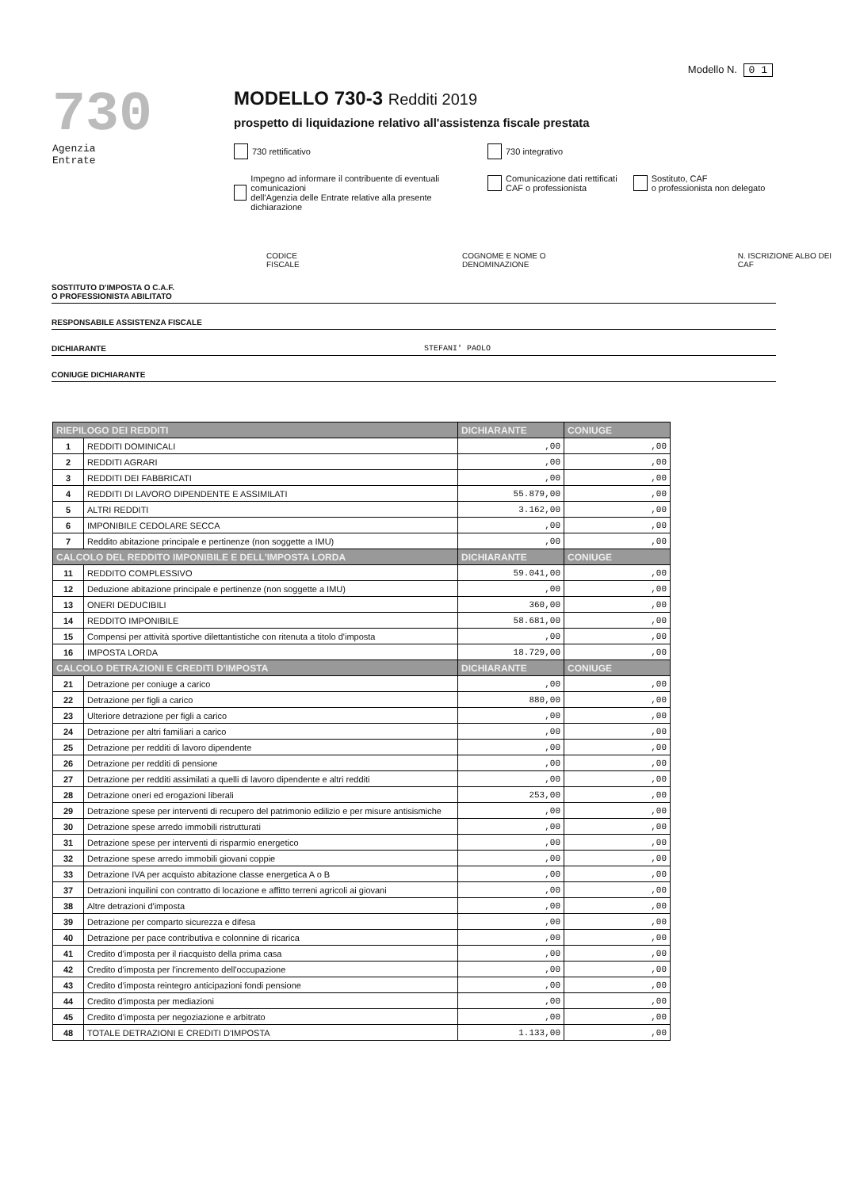Modello N. 0 1
730
Agenzia
Entrate
MODELLO 730-3 Redditi 2019
prospetto di liquidazione relativo all'assistenza fiscale prestata
730 rettificativo 730 integrativo
Impegno ad informare il contribuente di eventuali comunicazioni
dell'Agenzia delle Entrate relative alla presente dichiarazione Comunicazione dati rettificati
CAF o professionista Sostituto, CAF
o professionista non delegato
CODICE FISCALE COGNOME E NOME O DENOMINAZIONE N. ISCRIZIONE ALBO DEI CAF
SOSTITUTO D'IMPOSTA O C.A.F.
O PROFESSIONISTA ABILITATO
RESPONSABILE ASSISTENZA FISCALE
DICHIARANTE STEFANI' PAOLO
CONIUGE DICHIARANTE
| RIEPILOGO DEI REDDITI | | DICHIARANTE | CONIUGE |
| --- | --- | --- | --- |
| 1 | REDDITI DOMINICALI | ,00 | ,00 |
| 2 | REDDITI AGRARI | ,00 | ,00 |
| 3 | REDDITI DEI FABBRICATI | ,00 | ,00 |
| 4 | REDDITI DI LAVORO DIPENDENTE E ASSIMILATI | 55.879,00 | ,00 |
| 5 | ALTRI REDDITI | 3.162,00 | ,00 |
| 6 | IMPONIBILE CEDOLARE SECCA | ,00 | ,00 |
| 7 | Reddito abitazione principale e pertinenze (non soggette a IMU) | ,00 | ,00 |
| CALCOLO DEL REDDITO IMPONIBILE E DELL'IMPOSTA LORDA | | DICHIARANTE | CONIUGE |
| 11 | REDDITO COMPLESSIVO | 59.041,00 | ,00 |
| 12 | Deduzione abitazione principale e pertinenze (non soggette a IMU) | ,00 | ,00 |
| 13 | ONERI DEDUCIBILI | 360,00 | ,00 |
| 14 | REDDITO IMPONIBILE | 58.681,00 | ,00 |
| 15 | Compensi per attività sportive dilettantistiche con ritenuta a titolo d'imposta | ,00 | ,00 |
| 16 | IMPOSTA LORDA | 18.729,00 | ,00 |
| CALCOLO DETRAZIONI E CREDITI D'IMPOSTA | | DICHIARANTE | CONIUGE |
| 21 | Detrazione per coniuge a carico | ,00 | ,00 |
| 22 | Detrazione per figli a carico | 880,00 | ,00 |
| 23 | Ulteriore detrazione per figli a carico | ,00 | ,00 |
| 24 | Detrazione per altri familiari a carico | ,00 | ,00 |
| 25 | Detrazione per redditi di lavoro dipendente | ,00 | ,00 |
| 26 | Detrazione per redditi di pensione | ,00 | ,00 |
| 27 | Detrazione per redditi assimilati a quelli di lavoro dipendente e altri redditi | ,00 | ,00 |
| 28 | Detrazione oneri ed erogazioni liberali | 253,00 | ,00 |
| 29 | Detrazione spese per interventi di recupero del patrimonio edilizio e per misure antisismiche | ,00 | ,00 |
| 30 | Detrazione spese arredo immobili ristrutturati | ,00 | ,00 |
| 31 | Detrazione spese per interventi di risparmio energetico | ,00 | ,00 |
| 32 | Detrazione spese arredo immobili giovani coppie | ,00 | ,00 |
| 33 | Detrazione IVA per acquisto abitazione classe energetica A o B | ,00 | ,00 |
| 37 | Detrazioni inquilini con contratto di locazione e affitto terreni agricoli ai giovani | ,00 | ,00 |
| 38 | Altre detrazioni d'imposta | ,00 | ,00 |
| 39 | Detrazione per comparto sicurezza e difesa | ,00 | ,00 |
| 40 | Detrazione per pace contributiva e colonnine di ricarica | ,00 | ,00 |
| 41 | Credito d'imposta per il riacquisto della prima casa | ,00 | ,00 |
| 42 | Credito d'imposta per l'incremento dell'occupazione | ,00 | ,00 |
| 43 | Credito d'imposta reintegro anticipazioni fondi pensione | ,00 | ,00 |
| 44 | Credito d'imposta per mediazioni | ,00 | ,00 |
| 45 | Credito d'imposta per negoziazione e arbitrato | ,00 | ,00 |
| 48 | TOTALE DETRAZIONI E CREDITI D'IMPOSTA | 1.133,00 | ,00 |